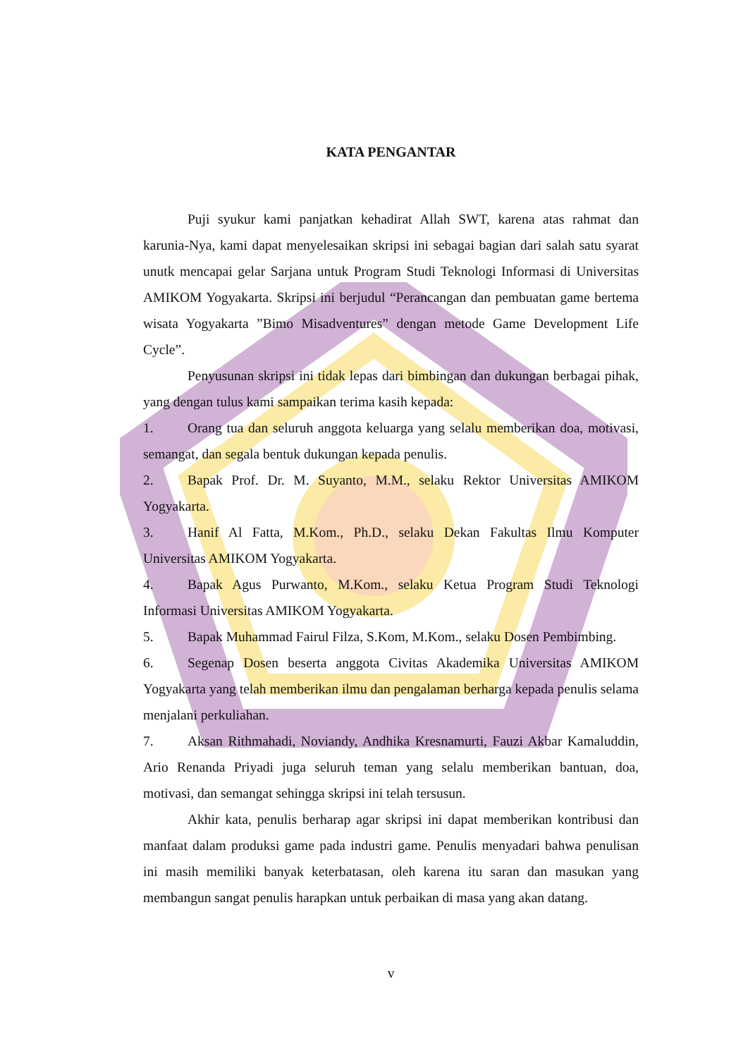KATA PENGANTAR
Puji syukur kami panjatkan kehadirat Allah SWT, karena atas rahmat dan karunia-Nya, kami dapat menyelesaikan skripsi ini sebagai bagian dari salah satu syarat unutk mencapai gelar Sarjana untuk Program Studi Teknologi Informasi di Universitas AMIKOM Yogyakarta. Skripsi ini berjudul “Perancangan dan pembuatan game bertema wisata Yogyakarta ”Bimo Misadventures” dengan metode Game Development Life Cycle”.
Penyusunan skripsi ini tidak lepas dari bimbingan dan dukungan berbagai pihak, yang dengan tulus kami sampaikan terima kasih kepada:
1. Orang tua dan seluruh anggota keluarga yang selalu memberikan doa, motivasi, semangat, dan segala bentuk dukungan kepada penulis.
2. Bapak Prof. Dr. M. Suyanto, M.M., selaku Rektor Universitas AMIKOM Yogyakarta.
3. Hanif Al Fatta, M.Kom., Ph.D., selaku Dekan Fakultas Ilmu Komputer Universitas AMIKOM Yogyakarta.
4. Bapak Agus Purwanto, M.Kom., selaku Ketua Program Studi Teknologi Informasi Universitas AMIKOM Yogyakarta.
5. Bapak Muhammad Fairul Filza, S.Kom, M.Kom., selaku Dosen Pembimbing.
6. Segenap Dosen beserta anggota Civitas Akademika Universitas AMIKOM Yogyakarta yang telah memberikan ilmu dan pengalaman berharga kepada penulis selama menjalani perkuliahan.
7. Aksan Rithmahadi, Noviandy, Andhika Kresnamurti, Fauzi Akbar Kamaluddin, Ario Renanda Priyadi juga seluruh teman yang selalu memberikan bantuan, doa, motivasi, dan semangat sehingga skripsi ini telah tersusun.
Akhir kata, penulis berharap agar skripsi ini dapat memberikan kontribusi dan manfaat dalam produksi game pada industri game. Penulis menyadari bahwa penulisan ini masih memiliki banyak keterbatasan, oleh karena itu saran dan masukan yang membangun sangat penulis harapkan untuk perbaikan di masa yang akan datang.
v